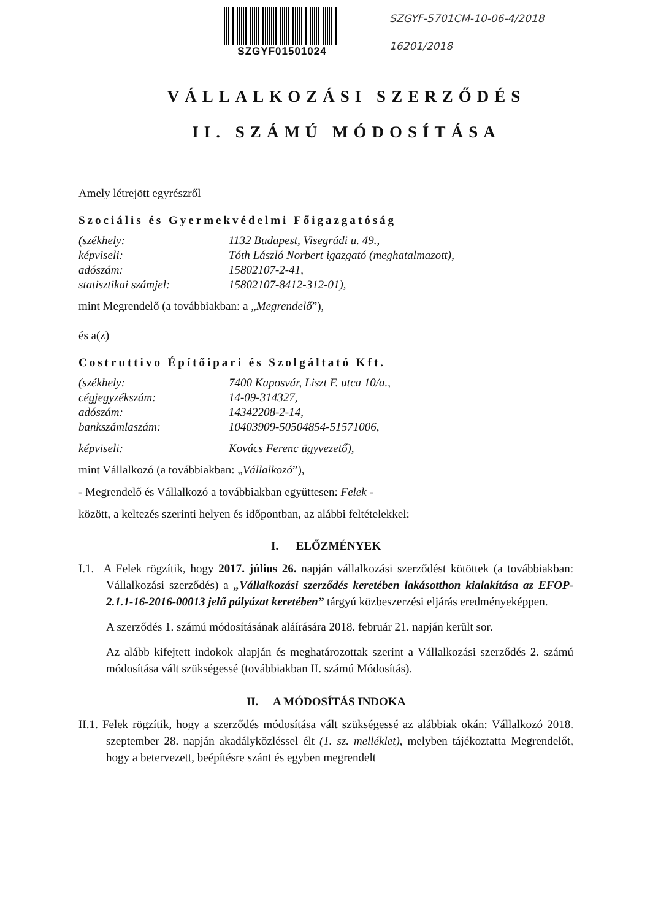SZGYF01501024
SZGYF-5701CM-10-06-4/2018
16201/2018
VÁLLALKOZÁSI SZERZŐDÉS
II. SZÁMÚ MÓDOSÍTÁSA
Amely létrejött egyrészről
Szociális és Gyermekvédelmi Főigazgatóság
| (székhely: | 1132 Budapest, Visegrádi u. 49., |
| képviseli: | Tóth László Norbert igazgató (meghatalmazott), |
| adószám: | 15802107-2-41, |
| statisztikai számjel: | 15802107-8412-312-01), |
mint Megrendelő (a továbbiakban: a „Megrendelő”),
és a(z)
Costruttivo Építőipari és Szolgáltató Kft.
| (székhely: | 7400 Kaposvár, Liszt F. utca 10/a., |
| cégjegyzékszám: | 14-09-314327, |
| adószám: | 14342208-2-14, |
| bankszámlaszám: | 10403909-50504854-51571006, |
| képviseli: | Kovács Ferenc ügyvezető), |
mint Vállalkozó (a továbbiakban: „Vállalkozó”),
- Megrendelő és Vállalkozó a továbbiakban együttesen: Felek -
között, a keltezés szerinti helyen és időpontban, az alábbi feltételekkel:
I. ELŐZMÉNYEK
I.1. A Felek rögzítik, hogy 2017. július 26. napján vállalkozási szerződést kötöttek (a továbbiakban: Vállalkozási szerződés) a „Vállalkozási szerződés keretében lakásotthon kialakítása az EFOP-2.1.1-16-2016-00013 jelű pályázat keretében” tárgyú közbeszerzési eljárás eredményeképpen.
A szerződés 1. számú módosításának aláírására 2018. február 21. napján került sor.
Az alább kifejtett indokok alapján és meghatározottak szerint a Vállalkozási szerződés 2. számú módosítása vált szükségessé (továbbiakban II. számú Módosítás).
II. A MÓDOSÍTÁS INDOKA
II.1. Felek rögzítik, hogy a szerződés módosítása vált szükségessé az alábbiak okán: Vállalkozó 2018. szeptember 28. napján akadályközléssel élt (1. sz. melléklet), melyben tájékoztatta Megrendelőt, hogy a betervezett, beépítésre szánt és egyben megrendelt